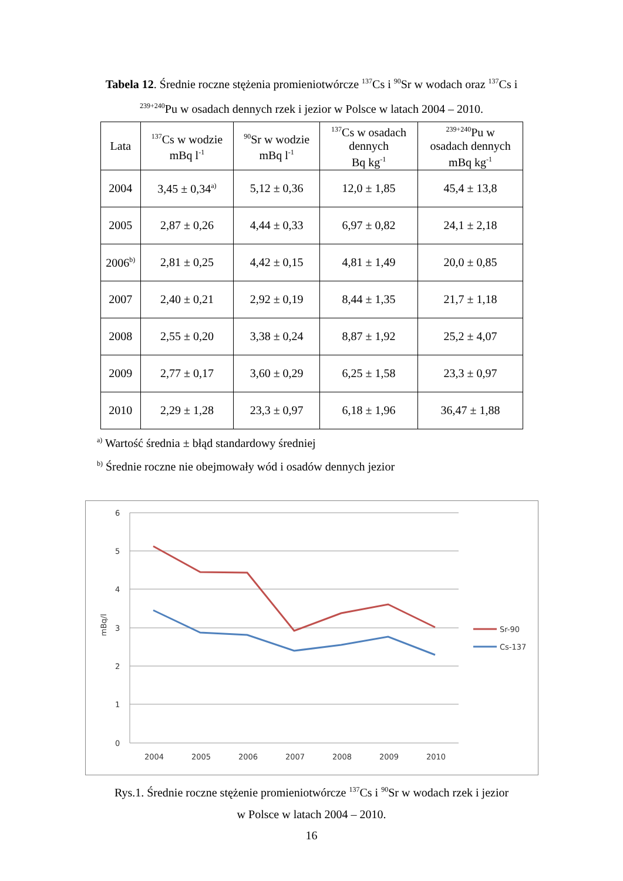Tabela 12. Średnie roczne stężenia promieniotwórcze <sup>137</sup>Cs i <sup>90</sup>Sr w wodach oraz <sup>137</sup>Cs i
<sup>239+240</sup>Pu w osadach dennych rzek i jezior w Polsce w latach 2004 – 2010.
| Lata | <sup>137</sup>Cs w wodzie mBq l<sup>-1</sup> | <sup>90</sup>Sr w wodzie mBq l<sup>-1</sup> | <sup>137</sup>Cs w osadach dennych Bq kg<sup>-1</sup> | <sup>239+240</sup>Pu w osadach dennych mBq kg<sup>-1</sup> |
| --- | --- | --- | --- | --- |
| 2004 | 3,45 ± 0,34<sup>a)</sup> | 5,12 ± 0,36 | 12,0 ± 1,85 | 45,4 ± 13,8 |
| 2005 | 2,87 ± 0,26 | 4,44 ± 0,33 | 6,97 ± 0,82 | 24,1 ± 2,18 |
| 2006<sup>b)</sup> | 2,81 ± 0,25 | 4,42 ± 0,15 | 4,81 ± 1,49 | 20,0 ± 0,85 |
| 2007 | 2,40 ± 0,21 | 2,92 ± 0,19 | 8,44 ± 1,35 | 21,7 ± 1,18 |
| 2008 | 2,55 ± 0,20 | 3,38 ± 0,24 | 8,87 ± 1,92 | 25,2 ± 4,07 |
| 2009 | 2,77 ± 0,17 | 3,60 ± 0,29 | 6,25 ± 1,58 | 23,3 ± 0,97 |
| 2010 | 2,29 ± 1,28 | 23,3 ± 0,97 | 6,18 ± 1,96 | 36,47 ± 1,88 |
<sup>a)</sup> Wartość średnia ± błąd standardowy średniej
<sup>b)</sup> Średnie roczne nie obejmowały wód i osadów dennych jezior
6
5
4
3
2
1
0
mBq/l
2004
2005
2006
2007
2008
2009
2010
Sr-90
Cs-137
Rys.1. Średnie roczne stężenie promieniotwórcze <sup>137</sup>Cs i <sup>90</sup>Sr w wodach rzek i jezior
w Polsce w latach 2004 – 2010.
16